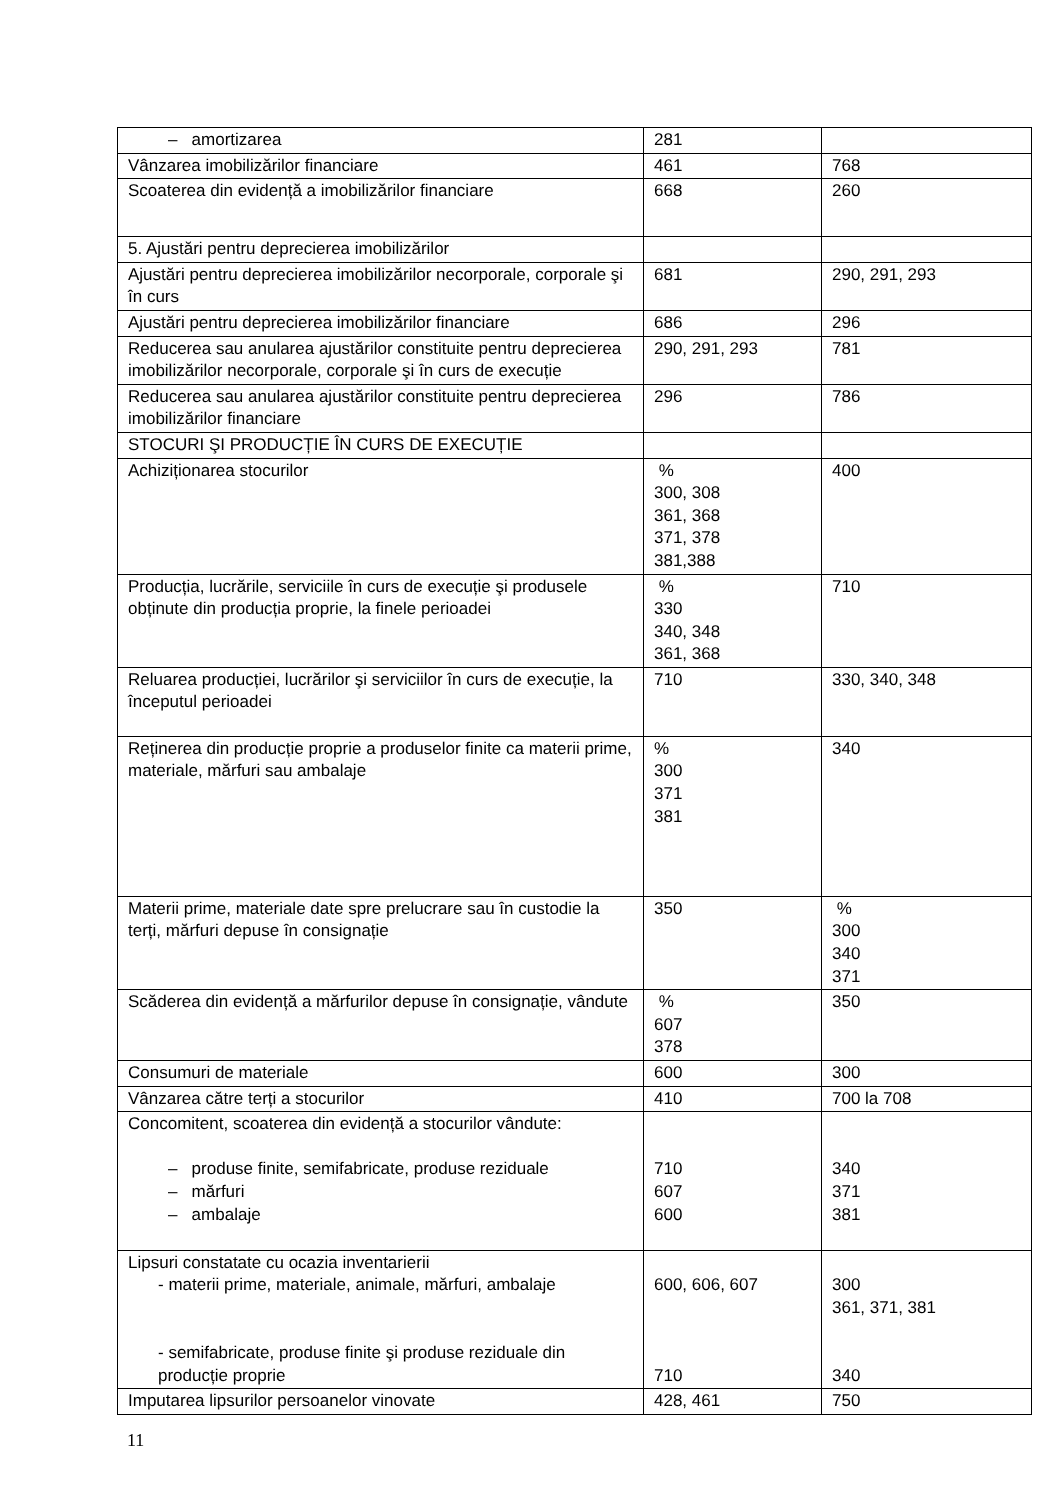| – amortizarea | 281 | |
| Vânzarea imobilizărilor financiare | 461 | 768 |
| Scoaterea din evidență a imobilizărilor financiare | 668 | 260 |
| 5. Ajustări pentru deprecierea imobilizărilor | | |
| Ajustări pentru deprecierea imobilizărilor necorporale, corporale şi în curs | 681 | 290, 291, 293 |
| Ajustări pentru deprecierea imobilizărilor financiare | 686 | 296 |
| Reducerea sau anularea ajustărilor constituite pentru deprecierea imobilizărilor necorporale, corporale şi în curs de execuție | 290, 291, 293 | 781 |
| Reducerea sau anularea ajustărilor constituite pentru deprecierea imobilizărilor financiare | 296 | 786 |
| STOCURI ŞI PRODUCȚIE ÎN CURS DE EXECUȚIE | | |
| Achiziționarea stocurilor | % 300, 308 361, 368 371, 378 381,388 | 400 |
| Producția, lucrările, serviciile în curs de execuție şi produsele obținute din producția proprie, la finele perioadei | % 330 340, 348 361, 368 | 710 |
| Reluarea producției, lucrărilor şi serviciilor în curs de execuție, la începutul perioadei | 710 | 330, 340, 348 |
| Reținerea din producție proprie a produselor finite ca materii prime, materiale, mărfuri sau ambalaje | % 300 371 381 | 340 |
| Materii prime, materiale date spre prelucrare sau în custodie la terți, mărfuri depuse în consignație | 350 | % 300 340 371 |
| Scăderea din evidență a mărfurilor depuse în consignație, vândute | % 607 378 | 350 |
| Consumuri de materiale | 600 | 300 |
| Vânzarea către terți a stocurilor | 410 | 700 la 708 |
| Concomitent, scoaterea din evidență a stocurilor vândute: – produse finite, semifabricate, produse reziduale – mărfuri – ambalaje | 710 607 600 | 340 371 381 |
| Lipsuri constatate cu ocazia inventarierii - materii prime, materiale, animale, mărfuri, ambalaje - semifabricate, produse finite şi produse reziduale din producție proprie | 600, 606, 607 710 | 300 361, 371, 381 340 |
| Imputarea lipsurilor persoanelor vinovate | 428, 461 | 750 |
11